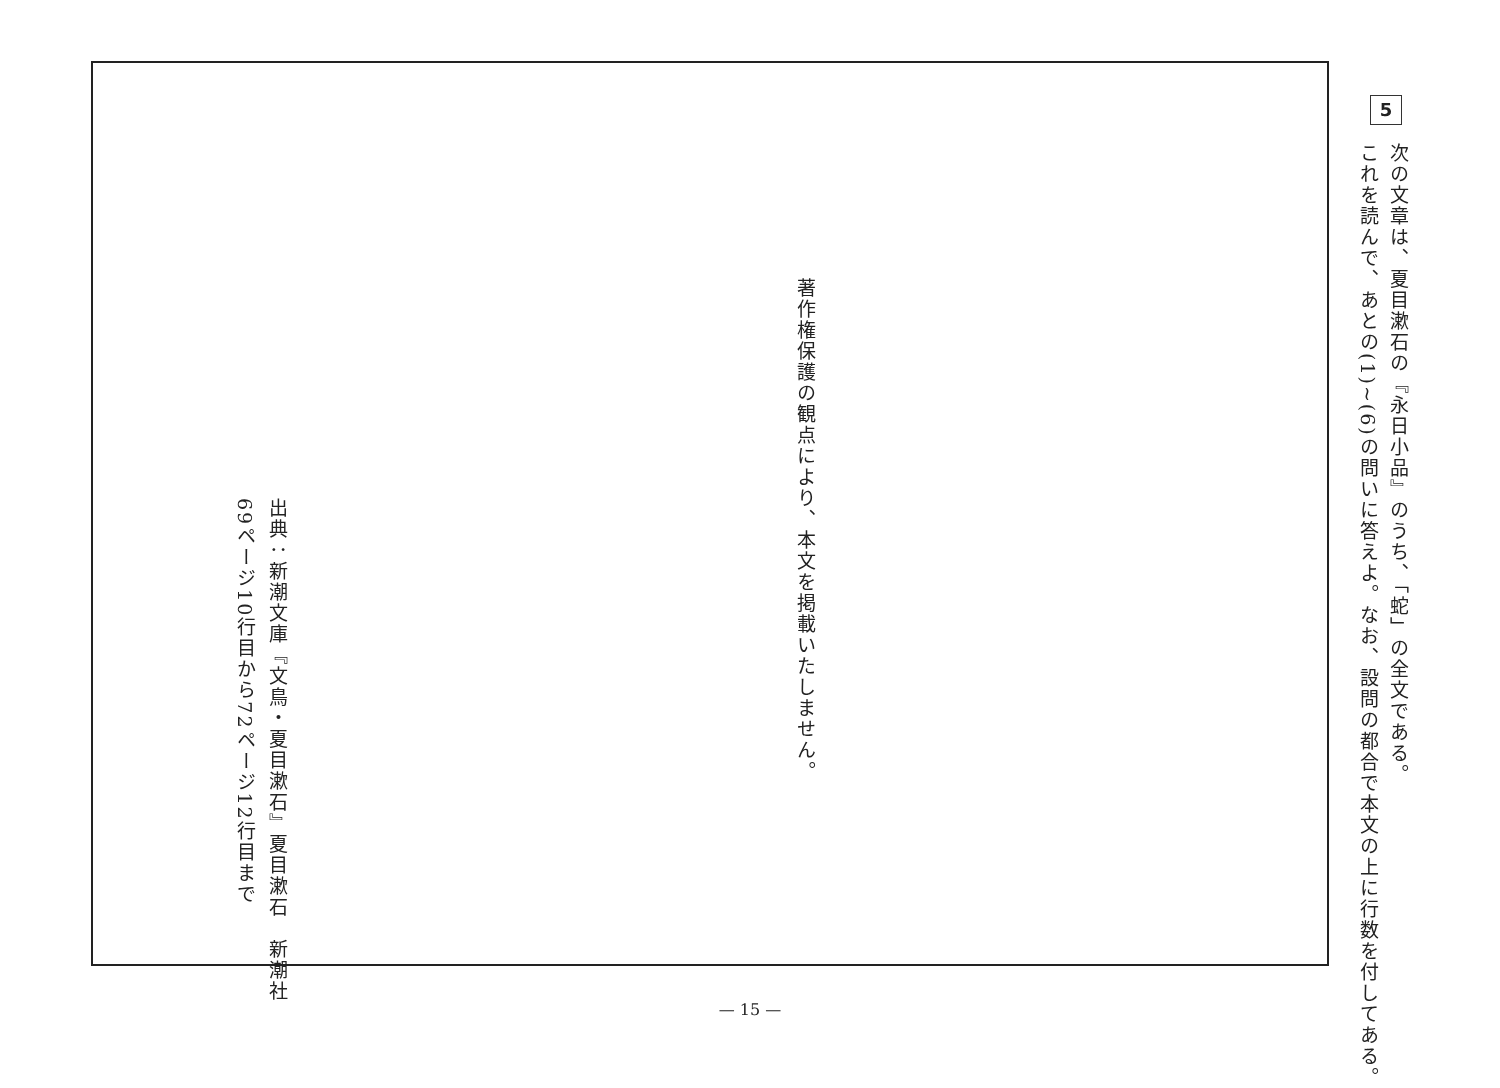5
次の文章は、夏目漱石の『永日小品』のうち、「蛇」の全文である。
これを読んで、あとの(1)~(6)の問いに答えよ。なお、設問の都合で本文の上に行数を付してある。
著作権保護の観点により、本文を掲載いたしません。
出典：新潮文庫『文鳥・夏目漱石』夏目漱石　新潮社
69ページ10行目から72ページ12行目まで
— 15 —